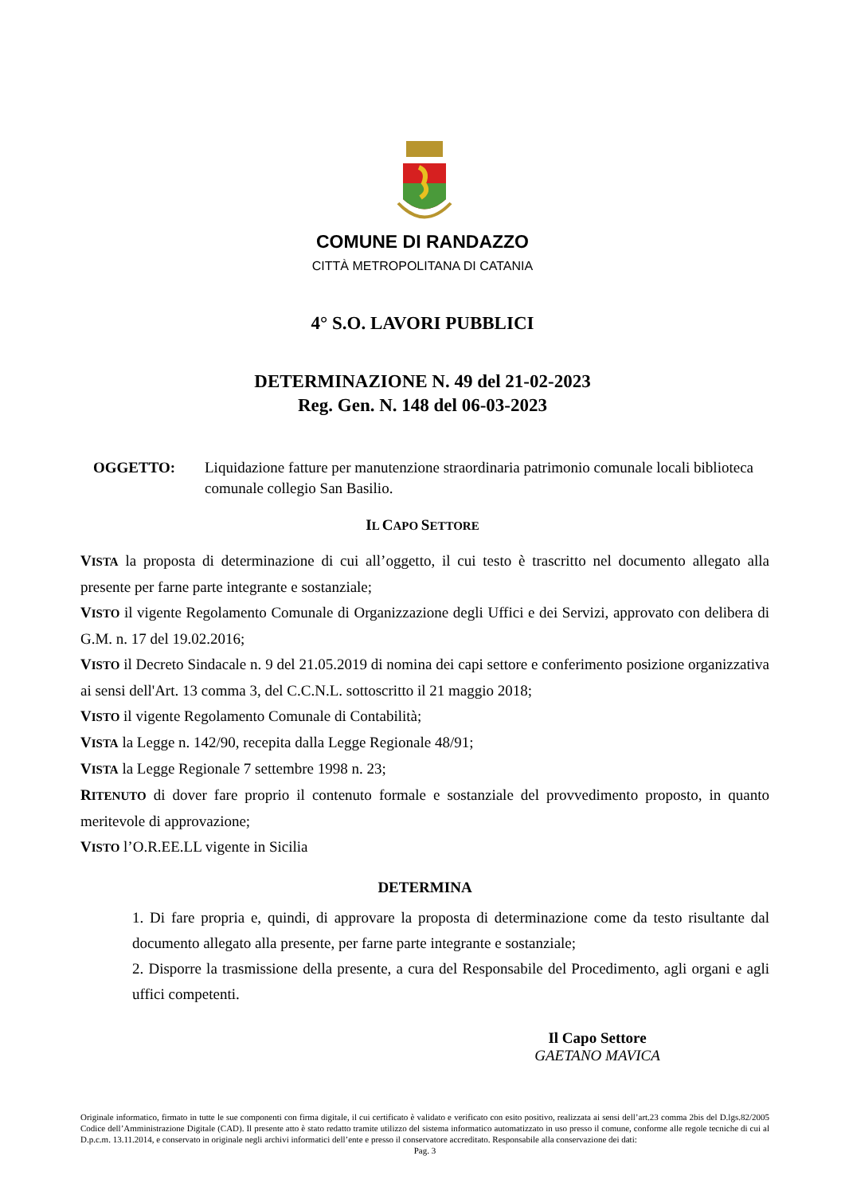COMUNE DI RANDAZZO
CITTÀ METROPOLITANA DI CATANIA
4° S.O. LAVORI PUBBLICI
DETERMINAZIONE N. 49 del 21-02-2023
Reg. Gen. N. 148 del 06-03-2023
OGGETTO: Liquidazione fatture per manutenzione straordinaria patrimonio comunale locali biblioteca comunale collegio San Basilio.
IL CAPO SETTORE
VISTA la proposta di determinazione di cui all’oggetto, il cui testo è trascritto nel documento allegato alla presente per farne parte integrante e sostanziale;
VISTO il vigente Regolamento Comunale di Organizzazione degli Uffici e dei Servizi, approvato con delibera di G.M. n. 17 del 19.02.2016;
VISTO il Decreto Sindacale n. 9 del 21.05.2019 di nomina dei capi settore e conferimento posizione organizzativa ai sensi dell'Art. 13 comma 3, del C.C.N.L. sottoscritto il 21 maggio 2018;
VISTO il vigente Regolamento Comunale di Contabilità;
VISTA la Legge n. 142/90, recepita dalla Legge Regionale 48/91;
VISTA la Legge Regionale 7 settembre 1998 n. 23;
RITENUTO di dover fare proprio il contenuto formale e sostanziale del provvedimento proposto, in quanto meritevole di approvazione;
VISTO l’O.R.EE.LL vigente in Sicilia
DETERMINA
1. Di fare propria e, quindi, di approvare la proposta di determinazione come da testo risultante dal documento allegato alla presente, per farne parte integrante e sostanziale;
2. Disporre la trasmissione della presente, a cura del Responsabile del Procedimento, agli organi e agli uffici competenti.
Il Capo Settore
GAETANO MAVICA
Originale informatico, firmato in tutte le sue componenti con firma digitale, il cui certificato è validato e verificato con esito positivo, realizzata ai sensi dell’art.23 comma 2bis del D.lgs.82/2005 Codice dell’Amministrazione Digitale (CAD). Il presente atto è stato redatto tramite utilizzo del sistema informatico automatizzato in uso presso il comune, conforme alle regole tecniche di cui al D.p.c.m. 13.11.2014, e conservato in originale negli archivi informatici dell’ente e presso il conservatore accreditato. Responsabile alla conservazione dei dati:
Pag. 3